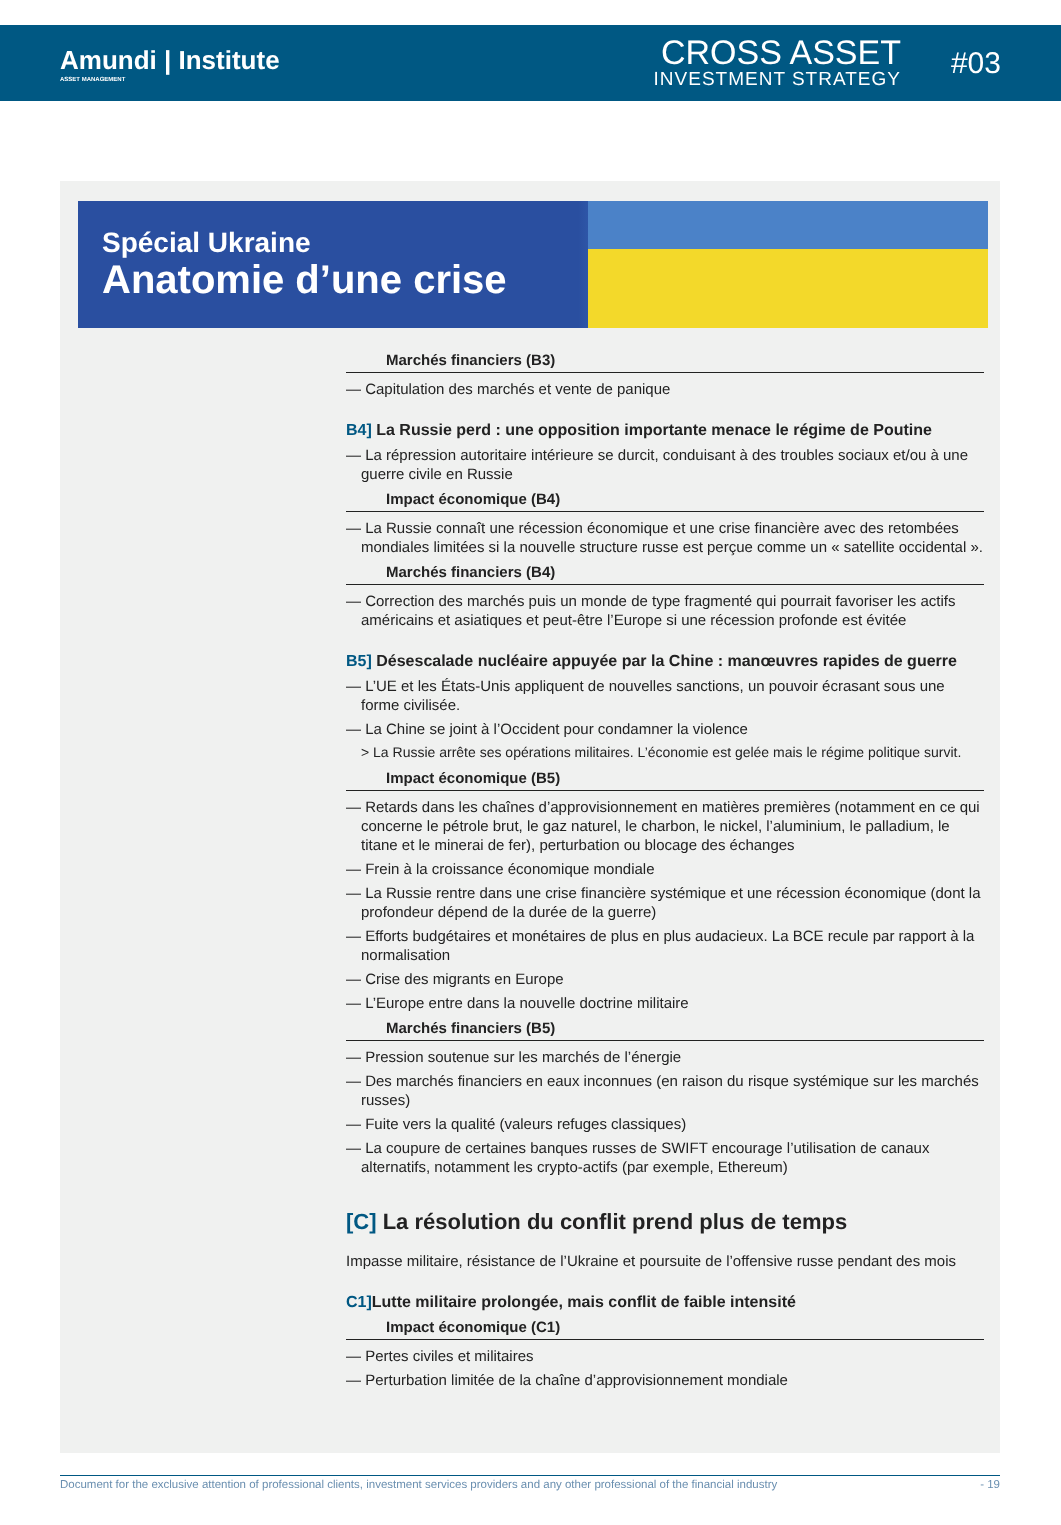Amundi | Institute
ASSET MANAGEMENT
CROSS ASSET
INVESTMENT STRATEGY
#03
Spécial Ukraine
Anatomie d’une crise
Marchés financiers (B3)
— Capitulation des marchés et vente de panique
B4] La Russie perd : une opposition importante menace le régime de Poutine
— La répression autoritaire intérieure se durcit, conduisant à des troubles sociaux et/ou à une guerre civile en Russie
Impact économique (B4)
— La Russie connaît une récession économique et une crise financière avec des retombées mondiales limitées si la nouvelle structure russe est perçue comme un « satellite occidental ».
Marchés financiers (B4)
— Correction des marchés puis un monde de type fragmenté qui pourrait favoriser les actifs américains et asiatiques et peut-être l’Europe si une récession profonde est évitée
B5] Désescalade nucléaire appuyée par la Chine : manœuvres rapides de guerre
— L’UE et les États-Unis appliquent de nouvelles sanctions, un pouvoir écrasant sous une forme civilisée.
— La Chine se joint à l’Occident pour condamner la violence
> La Russie arrête ses opérations militaires. L’économie est gelée mais le régime politique survit.
Impact économique (B5)
— Retards dans les chaînes d’approvisionnement en matières premières (notamment en ce qui concerne le pétrole brut, le gaz naturel, le charbon, le nickel, l’aluminium, le palladium, le titane et le minerai de fer), perturbation ou blocage des échanges
— Frein à la croissance économique mondiale
— La Russie rentre dans une crise financière systémique et une récession économique (dont la profondeur dépend de la durée de la guerre)
— Efforts budgétaires et monétaires de plus en plus audacieux. La BCE recule par rapport à la normalisation
— Crise des migrants en Europe
— L’Europe entre dans la nouvelle doctrine militaire
Marchés financiers (B5)
— Pression soutenue sur les marchés de l’énergie
— Des marchés financiers en eaux inconnues (en raison du risque systémique sur les marchés russes)
— Fuite vers la qualité (valeurs refuges classiques)
— La coupure de certaines banques russes de SWIFT encourage l’utilisation de canaux alternatifs, notamment les crypto-actifs (par exemple, Ethereum)
[C] La résolution du conflit prend plus de temps
Impasse militaire, résistance de l’Ukraine et poursuite de l’offensive russe pendant des mois
C1] Lutte militaire prolongée, mais conflit de faible intensité
Impact économique (C1)
— Pertes civiles et militaires
— Perturbation limitée de la chaîne d’approvisionnement mondiale
Document for the exclusive attention of professional clients, investment services providers and any other professional of the financial industry - 19